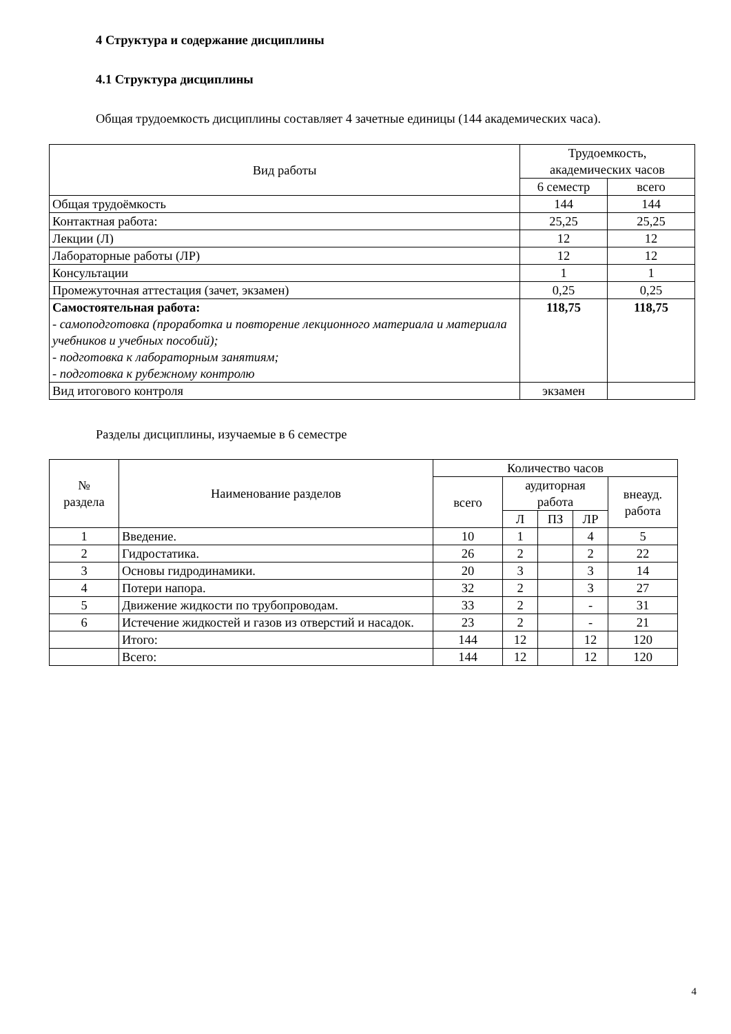4 Структура и содержание дисциплины
4.1 Структура дисциплины
Общая трудоемкость дисциплины составляет 4 зачетные единицы (144 академических часа).
| Вид работы | Трудоемкость, академических часов | |
| --- | --- | --- |
| | 6 семестр | всего |
| Общая трудоёмкость | 144 | 144 |
| Контактная работа: | 25,25 | 25,25 |
| Лекции (Л) | 12 | 12 |
| Лабораторные работы (ЛР) | 12 | 12 |
| Консультации | 1 | 1 |
| Промежуточная аттестация (зачет, экзамен) | 0,25 | 0,25 |
| Самостоятельная работа: - самоподготовка (проработка и повторение лекционного материала и материала учебников и учебных пособий); - подготовка к лабораторным занятиям; - подготовка к рубежному контролю | 118,75 | 118,75 |
| Вид итогового контроля | экзамен | |
Разделы дисциплины, изучаемые в 6 семестре
| № раздела | Наименование разделов | Количество часов | | | | |
| --- | --- | --- | --- | --- | --- | --- |
| | | всего | аудиторная работа | | | внеауд. работа |
| | | | Л | ПЗ | ЛР | |
| 1 | Введение. | 10 | 1 | | 4 | 5 |
| 2 | Гидростатика. | 26 | 2 | | 2 | 22 |
| 3 | Основы гидродинамики. | 20 | 3 | | 3 | 14 |
| 4 | Потери напора. | 32 | 2 | | 3 | 27 |
| 5 | Движение жидкости по трубопроводам. | 33 | 2 | | - | 31 |
| 6 | Истечение жидкостей и газов из отверстий и насадок. | 23 | 2 | | - | 21 |
| | Итого: | 144 | 12 | | 12 | 120 |
| | Всего: | 144 | 12 | | 12 | 120 |
4